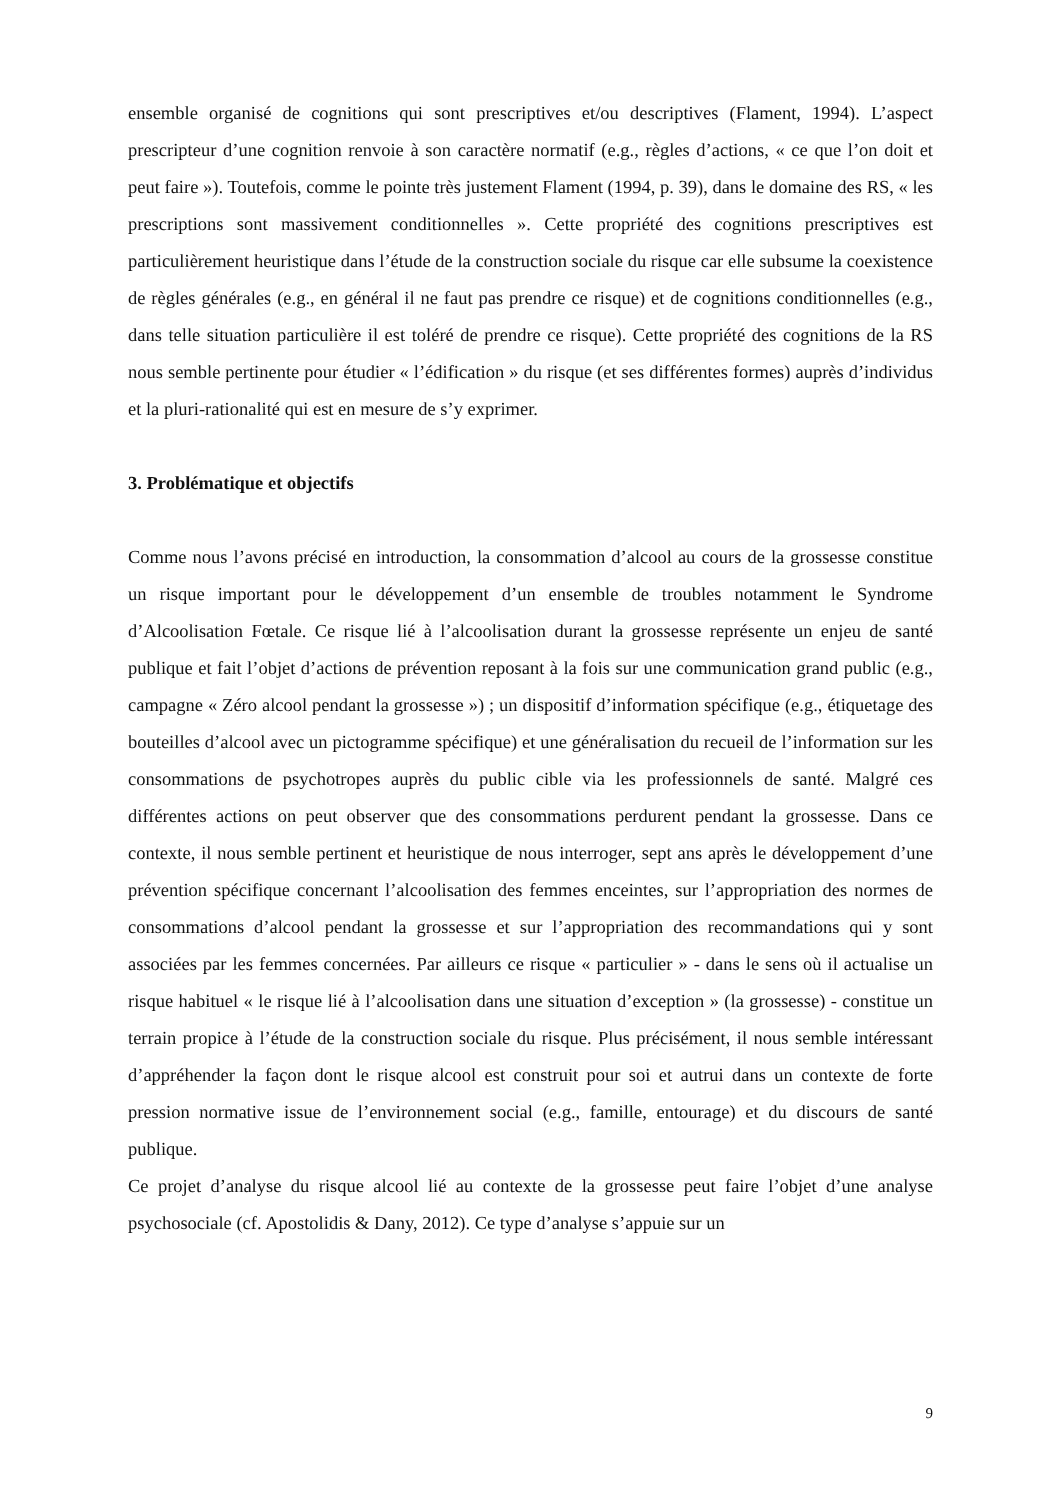ensemble organisé de cognitions qui sont prescriptives et/ou descriptives (Flament, 1994). L’aspect prescripteur d’une cognition renvoie à son caractère normatif (e.g., règles d’actions, « ce que l’on doit et peut faire »). Toutefois, comme le pointe très justement Flament (1994, p. 39), dans le domaine des RS, « les prescriptions sont massivement conditionnelles ». Cette propriété des cognitions prescriptives est particulièrement heuristique dans l’étude de la construction sociale du risque car elle subsume la coexistence de règles générales (e.g., en général il ne faut pas prendre ce risque) et de cognitions conditionnelles (e.g., dans telle situation particulière il est toléré de prendre ce risque). Cette propriété des cognitions de la RS nous semble pertinente pour étudier « l’édification » du risque (et ses différentes formes) auprès d’individus et la pluri-rationalité qui est en mesure de s’y exprimer.
3. Problématique et objectifs
Comme nous l’avons précisé en introduction, la consommation d’alcool au cours de la grossesse constitue un risque important pour le développement d’un ensemble de troubles notamment le Syndrome d’Alcoolisation Fœtale. Ce risque lié à l’alcoolisation durant la grossesse représente un enjeu de santé publique et fait l’objet d’actions de prévention reposant à la fois sur une communication grand public (e.g., campagne « Zéro alcool pendant la grossesse ») ; un dispositif d’information spécifique (e.g., étiquetage des bouteilles d’alcool avec un pictogramme spécifique) et une généralisation du recueil de l’information sur les consommations de psychotropes auprès du public cible via les professionnels de santé. Malgré ces différentes actions on peut observer que des consommations perdurent pendant la grossesse. Dans ce contexte, il nous semble pertinent et heuristique de nous interroger, sept ans après le développement d’une prévention spécifique concernant l’alcoolisation des femmes enceintes, sur l’appropriation des normes de consommations d’alcool pendant la grossesse et sur l’appropriation des recommandations qui y sont associées par les femmes concernées. Par ailleurs ce risque « particulier » - dans le sens où il actualise un risque habituel « le risque lié à l’alcoolisation dans une situation d’exception » (la grossesse) - constitue un terrain propice à l’étude de la construction sociale du risque. Plus précisément, il nous semble intéressant d’appréhender la façon dont le risque alcool est construit pour soi et autrui dans un contexte de forte pression normative issue de l’environnement social (e.g., famille, entourage) et du discours de santé publique.
Ce projet d’analyse du risque alcool lié au contexte de la grossesse peut faire l’objet d’une analyse psychosociale (cf. Apostolidis & Dany, 2012). Ce type d’analyse s’appuie sur un
9